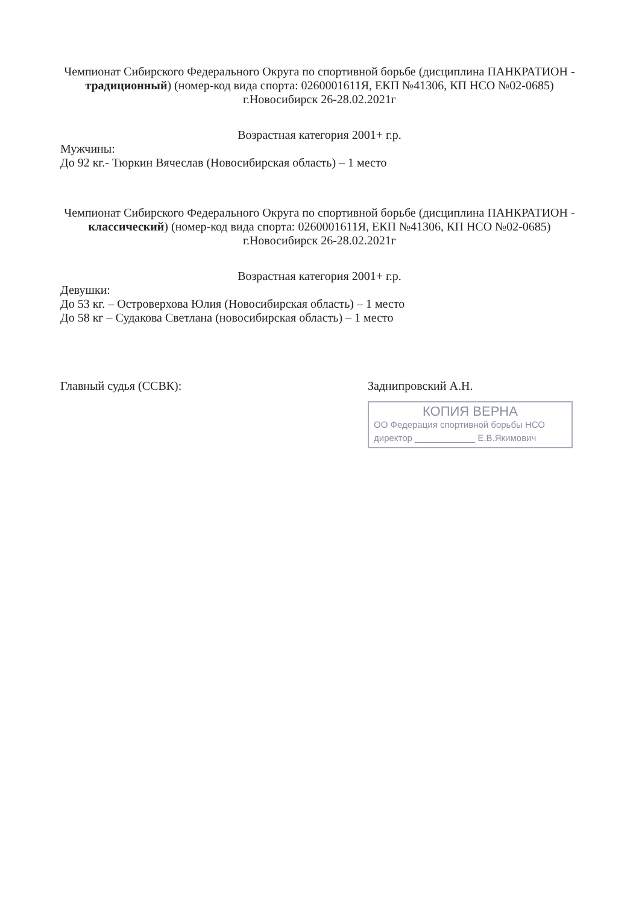Чемпионат Сибирского Федерального Округа по спортивной борьбе (дисциплина ПАНКРАТИОН - традиционный) (номер-код вида спорта: 0260001611Я, ЕКП №41306, КП НСО №02-0685) г.Новосибирск 26-28.02.2021г
Возрастная категория 2001+ г.р.
Мужчины:
До 92 кг.- Тюркин Вячеслав (Новосибирская область) – 1 место
Чемпионат Сибирского Федерального Округа по спортивной борьбе (дисциплина ПАНКРАТИОН - классический) (номер-код вида спорта: 0260001611Я, ЕКП №41306, КП НСО №02-0685) г.Новосибирск 26-28.02.2021г
Возрастная категория 2001+ г.р.
Девушки:
До 53 кг. – Островерхова Юлия (Новосибирская область) – 1 место
До 58 кг – Судакова Светлана (новосибирская область) – 1 место
Главный судья (ССВК): Заднипровский А.Н.
КОПИЯ ВЕРНА
ОО Федерация спортивной борьбы НСО
директор ____________ Е.В.Якимович